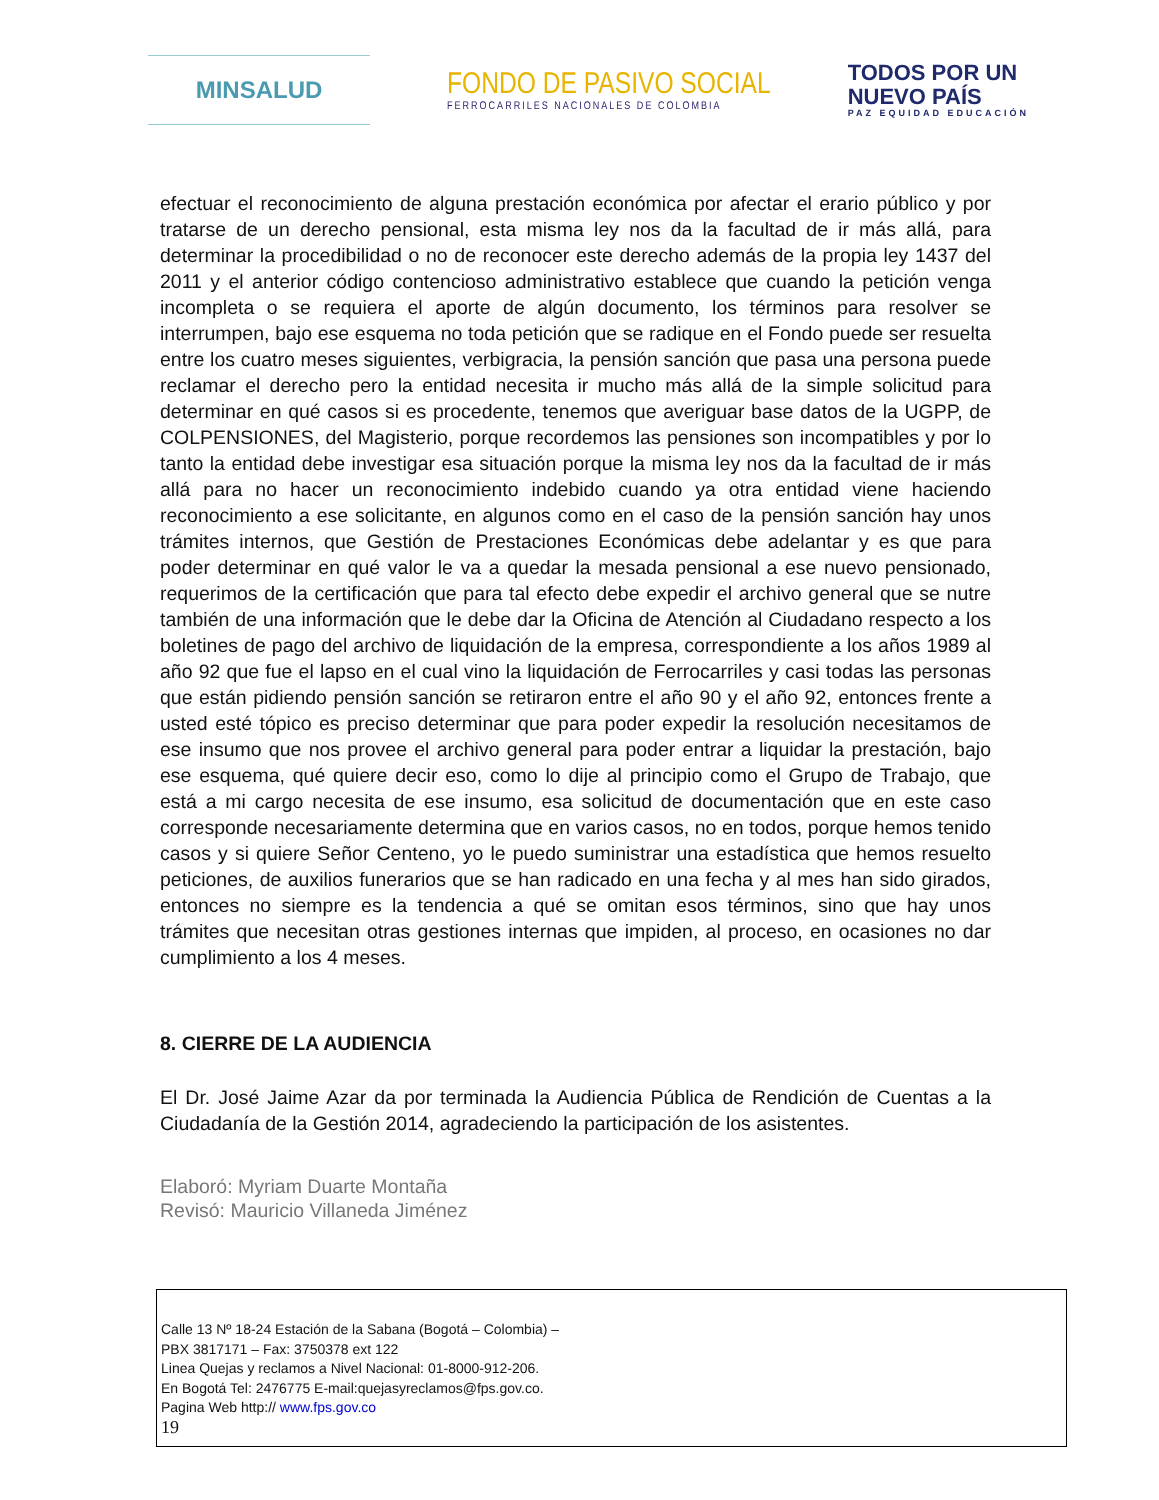MINSALUD
FONDO DE PASIVO SOCIAL
FERROCARRILES NACIONALES DE COLOMBIA
TODOS POR UN
NUEVO PAÍS
PAZ EQUIDAD EDUCACIÓN
efectuar el reconocimiento de alguna prestación económica por afectar el erario público y por tratarse de un derecho pensional, esta misma ley nos da la facultad de ir más allá, para determinar la procedibilidad o no de reconocer este derecho además de la propia ley 1437 del 2011 y el anterior código contencioso administrativo establece que cuando la petición venga incompleta o se requiera el aporte de algún documento, los términos para resolver se interrumpen, bajo ese esquema no toda petición que se radique en el Fondo puede ser resuelta entre los cuatro meses siguientes, verbigracia, la pensión sanción que pasa una persona puede reclamar el derecho pero la entidad necesita ir mucho más allá de la simple solicitud para determinar en qué casos si es procedente, tenemos que averiguar base datos de la UGPP, de COLPENSIONES, del Magisterio, porque recordemos las pensiones son incompatibles y por lo tanto la entidad debe investigar esa situación porque la misma ley nos da la facultad de ir más allá para no hacer un reconocimiento indebido cuando ya otra entidad viene haciendo reconocimiento a ese solicitante, en algunos como en el caso de la pensión sanción hay unos trámites internos, que Gestión de Prestaciones Económicas debe adelantar y es que para poder determinar en qué valor le va a quedar la mesada pensional a ese nuevo pensionado, requerimos de la certificación que para tal efecto debe expedir el archivo general que se nutre también de una información que le debe dar la Oficina de Atención al Ciudadano respecto a los boletines de pago del archivo de liquidación de la empresa, correspondiente a los años 1989 al año 92 que fue el lapso en el cual vino la liquidación de Ferrocarriles y casi todas las personas que están pidiendo pensión sanción se retiraron entre el año 90 y el año 92, entonces frente a usted esté tópico es preciso determinar que para poder expedir la resolución necesitamos de ese insumo que nos provee el archivo general para poder entrar a liquidar la prestación, bajo ese esquema, qué quiere decir eso, como lo dije al principio como el Grupo de Trabajo, que está a mi cargo necesita de ese insumo, esa solicitud de documentación que en este caso corresponde necesariamente determina que en varios casos, no en todos, porque hemos tenido casos y si quiere Señor Centeno, yo le puedo suministrar una estadística que hemos resuelto peticiones, de auxilios funerarios que se han radicado en una fecha y al mes han sido girados, entonces no siempre es la tendencia a qué se omitan esos términos, sino que hay unos trámites que necesitan otras gestiones internas que impiden, al proceso, en ocasiones no dar cumplimiento a los 4 meses.
8. CIERRE DE LA AUDIENCIA
El Dr. José Jaime Azar da por terminada la Audiencia Pública de Rendición de Cuentas a la Ciudadanía de la Gestión 2014, agradeciendo la participación de los asistentes.
Elaboró: Myriam Duarte Montaña
Revisó: Mauricio Villaneda Jiménez
Calle 13 Nº 18-24 Estación de la Sabana (Bogotá – Colombia) –
PBX 3817171 – Fax: 3750378 ext 122
Linea Quejas y reclamos a Nivel Nacional: 01-8000-912-206.
En Bogotá Tel: 2476775 E-mail:quejasyreclamos@fps.gov.co.
Pagina Web http:// www.fps.gov.co
19